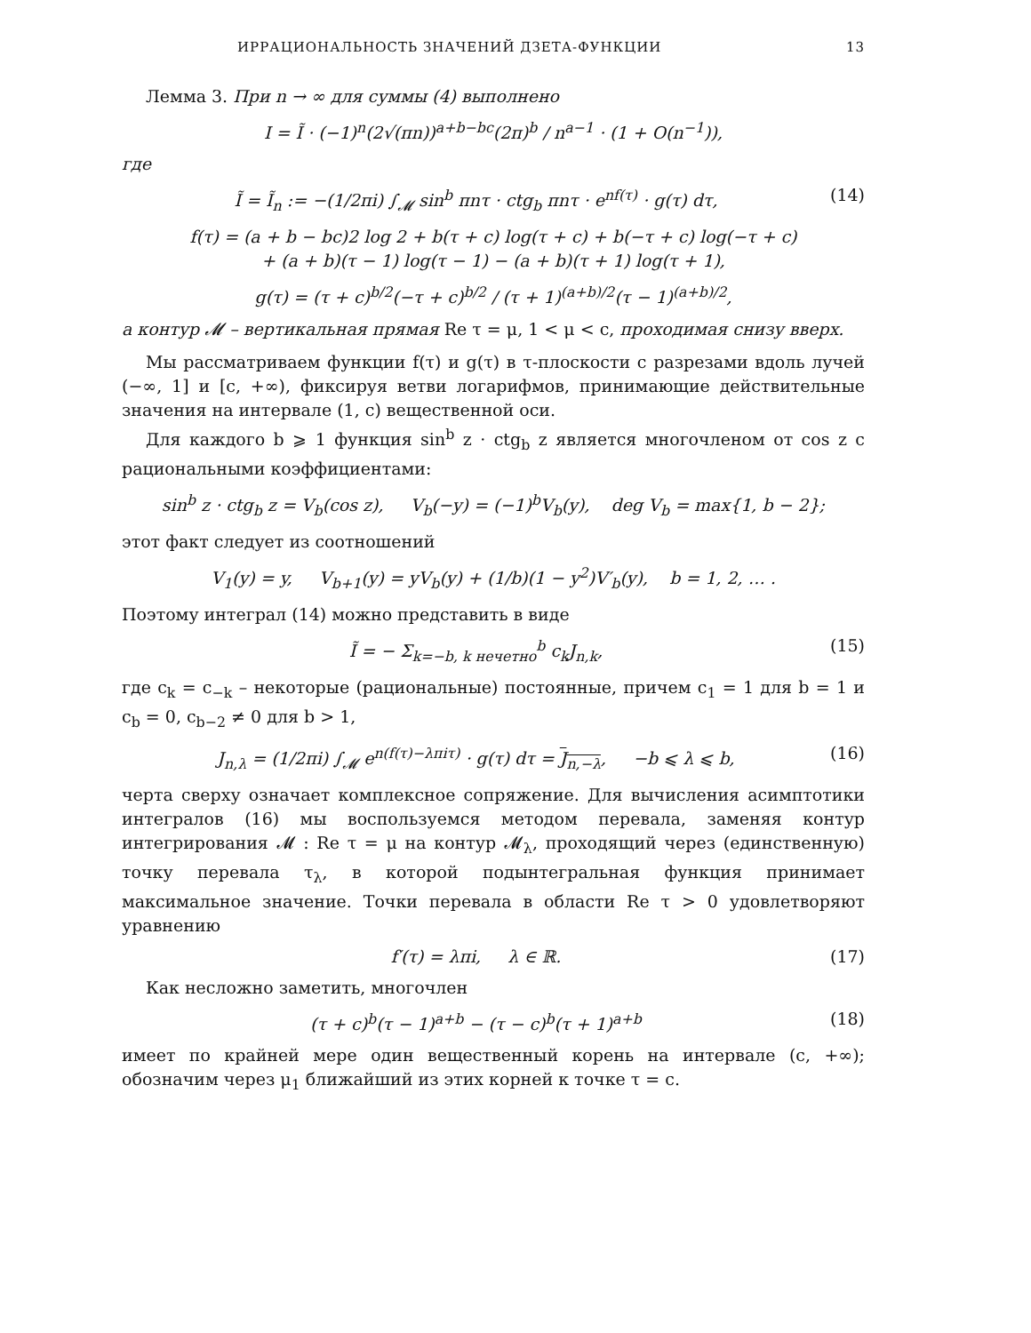ИРРАЦИОНАЛЬНОСТЬ ЗНАЧЕНИЙ ДЗЕТА-ФУНКЦИИ 13
Лемма 3. При n → ∞ для суммы (4) выполнено
I = Ĩ · (−1)<sup>n</sup>(2√(πn))<sup>a+b−bc</sup>(2π)<sup>b</sup> / n<sup>a−1</sup> · (1 + O(n<sup>−1</sup>)),
где
Ĩ = Ĩ<sub>n</sub> := −(1/2πi) ∫<sub>𝓜</sub> sin<sup>b</sup> πnτ · ctg<sub>b</sub> πnτ · e<sup>nf(τ)</sup> · g(τ) dτ, (14)
f(τ) = (a + b − bc)2 log 2 + b(τ + c) log(τ + c) + b(−τ + c) log(−τ + c)
+ (a + b)(τ − 1) log(τ − 1) − (a + b)(τ + 1) log(τ + 1),
g(τ) = (τ + c)<sup>b/2</sup>(−τ + c)<sup>b/2</sup> / (τ + 1)<sup>(a+b)/2</sup>(τ − 1)<sup>(a+b)/2</sup>,
а контур 𝓜 – вертикальная прямая Re τ = μ, 1 < μ < c, проходимая снизу вверх.
Мы рассматриваем функции f(τ) и g(τ) в τ-плоскости с разрезами вдоль лучей (−∞, 1] и [c, +∞), фиксируя ветви логарифмов, принимающие действительные значения на интервале (1, c) вещественной оси.
Для каждого b ⩾ 1 функция sin<sup>b</sup> z · ctg<sub>b</sub> z является многочленом от cos z с рациональными коэффициентами:
sin<sup>b</sup> z · ctg<sub>b</sub> z = V<sub>b</sub>(cos z), V<sub>b</sub>(−y) = (−1)<sup>b</sup>V<sub>b</sub>(y), deg V<sub>b</sub> = max{1, b − 2};
этот факт следует из соотношений
V<sub>1</sub>(y) = y, V<sub>b+1</sub>(y) = yV<sub>b</sub>(y) + (1/b)(1 − y<sup>2</sup>)V′<sub>b</sub>(y), b = 1, 2, … .
Поэтому интеграл (14) можно представить в виде
Ĩ = − Σ<sub>k=−b, k нечетно</sub><sup>b</sup> c<sub>k</sub>J<sub>n,k</sub>, (15)
где c<sub>k</sub> = c<sub>−k</sub> – некоторые (рациональные) постоянные, причем c<sub>1</sub> = 1 для b = 1 и c<sub>b</sub> = 0, c<sub>b−2</sub> ≠ 0 для b > 1,
J<sub>n,λ</sub> = (1/2πi) ∫<sub>𝓜</sub> e<sup>n(f(τ)−λπiτ)</sup> · g(τ) dτ = J<sub>n,−λ</sub>, −b ⩽ λ ⩽ b, (16)
черта сверху означает комплексное сопряжение. Для вычисления асимптотики интегралов (16) мы воспользуемся методом перевала, заменяя контур интегрирования 𝓜 : Re τ = μ на контур 𝓜<sub>λ</sub>, проходящий через (единственную) точку перевала τ<sub>λ</sub>, в которой подынтегральная функция принимает максимальное значение. Точки перевала в области Re τ > 0 удовлетворяют уравнению
f′(τ) = λπi, λ ∈ ℝ. (17)
Как несложно заметить, многочлен
(τ + c)<sup>b</sup>(τ − 1)<sup>a+b</sup> − (τ − c)<sup>b</sup>(τ + 1)<sup>a+b</sup> (18)
имеет по крайней мере один вещественный корень на интервале (c, +∞); обозначим через μ<sub>1</sub> ближайший из этих корней к точке τ = c.